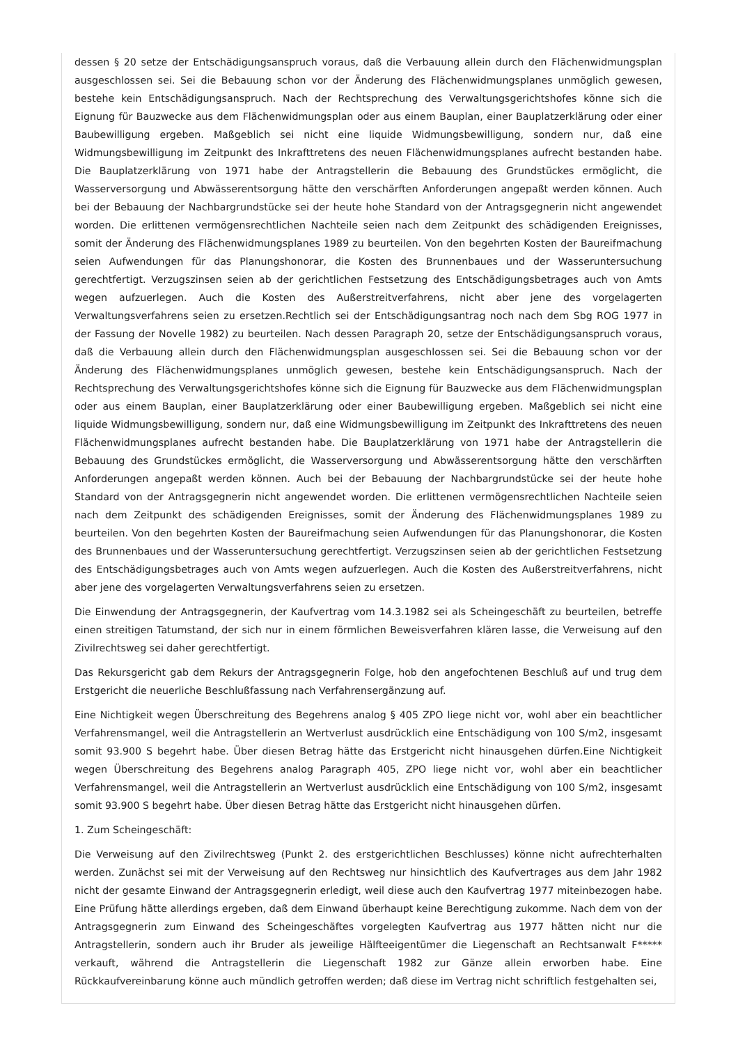dessen § 20 setze der Entschädigungsanspruch voraus, daß die Verbauung allein durch den Flächenwidmungsplan ausgeschlossen sei. Sei die Bebauung schon vor der Änderung des Flächenwidmungsplanes unmöglich gewesen, bestehe kein Entschädigungsanspruch. Nach der Rechtsprechung des Verwaltungsgerichtshofes könne sich die Eignung für Bauzwecke aus dem Flächenwidmungsplan oder aus einem Bauplan, einer Bauplatzerklärung oder einer Baubewilligung ergeben. Maßgeblich sei nicht eine liquide Widmungsbewilligung, sondern nur, daß eine Widmungsbewilligung im Zeitpunkt des Inkrafttretens des neuen Flächenwidmungsplanes aufrecht bestanden habe. Die Bauplatzerklärung von 1971 habe der Antragstellerin die Bebauung des Grundstückes ermöglicht, die Wasserversorgung und Abwässerentsorgung hätte den verschärften Anforderungen angepaßt werden können. Auch bei der Bebauung der Nachbargrundstücke sei der heute hohe Standard von der Antragsgegnerin nicht angewendet worden. Die erlittenen vermögensrechtlichen Nachteile seien nach dem Zeitpunkt des schädigenden Ereignisses, somit der Änderung des Flächenwidmungsplanes 1989 zu beurteilen. Von den begehrten Kosten der Baureifmachung seien Aufwendungen für das Planungshonorar, die Kosten des Brunnenbaues und der Wasseruntersuchung gerechtfertigt. Verzugszinsen seien ab der gerichtlichen Festsetzung des Entschädigungsbetrages auch von Amts wegen aufzuerlegen. Auch die Kosten des Außerstreitverfahrens, nicht aber jene des vorgelagerten Verwaltungsverfahrens seien zu ersetzen.Rechtlich sei der Entschädigungsantrag noch nach dem Sbg ROG 1977 in der Fassung der Novelle 1982) zu beurteilen. Nach dessen Paragraph 20, setze der Entschädigungsanspruch voraus, daß die Verbauung allein durch den Flächenwidmungsplan ausgeschlossen sei. Sei die Bebauung schon vor der Änderung des Flächenwidmungsplanes unmöglich gewesen, bestehe kein Entschädigungsanspruch. Nach der Rechtsprechung des Verwaltungsgerichtshofes könne sich die Eignung für Bauzwecke aus dem Flächenwidmungsplan oder aus einem Bauplan, einer Bauplatzerklärung oder einer Baubewilligung ergeben. Maßgeblich sei nicht eine liquide Widmungsbewilligung, sondern nur, daß eine Widmungsbewilligung im Zeitpunkt des Inkrafttretens des neuen Flächenwidmungsplanes aufrecht bestanden habe. Die Bauplatzerklärung von 1971 habe der Antragstellerin die Bebauung des Grundstückes ermöglicht, die Wasserversorgung und Abwässerentsorgung hätte den verschärften Anforderungen angepaßt werden können. Auch bei der Bebauung der Nachbargrundstücke sei der heute hohe Standard von der Antragsgegnerin nicht angewendet worden. Die erlittenen vermögensrechtlichen Nachteile seien nach dem Zeitpunkt des schädigenden Ereignisses, somit der Änderung des Flächenwidmungsplanes 1989 zu beurteilen. Von den begehrten Kosten der Baureifmachung seien Aufwendungen für das Planungshonorar, die Kosten des Brunnenbaues und der Wasseruntersuchung gerechtfertigt. Verzugszinsen seien ab der gerichtlichen Festsetzung des Entschädigungsbetrages auch von Amts wegen aufzuerlegen. Auch die Kosten des Außerstreitverfahrens, nicht aber jene des vorgelagerten Verwaltungsverfahrens seien zu ersetzen.
Die Einwendung der Antragsgegnerin, der Kaufvertrag vom 14.3.1982 sei als Scheingeschäft zu beurteilen, betreffe einen streitigen Tatumstand, der sich nur in einem förmlichen Beweisverfahren klären lasse, die Verweisung auf den Zivilrechtsweg sei daher gerechtfertigt.
Das Rekursgericht gab dem Rekurs der Antragsgegnerin Folge, hob den angefochtenen Beschluß auf und trug dem Erstgericht die neuerliche Beschlußfassung nach Verfahrensergänzung auf.
Eine Nichtigkeit wegen Überschreitung des Begehrens analog § 405 ZPO liege nicht vor, wohl aber ein beachtlicher Verfahrensmangel, weil die Antragstellerin an Wertverlust ausdrücklich eine Entschädigung von 100 S/m2, insgesamt somit 93.900 S begehrt habe. Über diesen Betrag hätte das Erstgericht nicht hinausgehen dürfen.Eine Nichtigkeit wegen Überschreitung des Begehrens analog Paragraph 405, ZPO liege nicht vor, wohl aber ein beachtlicher Verfahrensmangel, weil die Antragstellerin an Wertverlust ausdrücklich eine Entschädigung von 100 S/m2, insgesamt somit 93.900 S begehrt habe. Über diesen Betrag hätte das Erstgericht nicht hinausgehen dürfen.
1. Zum Scheingeschäft:
Die Verweisung auf den Zivilrechtsweg (Punkt 2. des erstgerichtlichen Beschlusses) könne nicht aufrechterhalten werden. Zunächst sei mit der Verweisung auf den Rechtsweg nur hinsichtlich des Kaufvertrages aus dem Jahr 1982 nicht der gesamte Einwand der Antragsgegnerin erledigt, weil diese auch den Kaufvertrag 1977 miteinbezogen habe. Eine Prüfung hätte allerdings ergeben, daß dem Einwand überhaupt keine Berechtigung zukomme. Nach dem von der Antragsgegnerin zum Einwand des Scheingeschäftes vorgelegten Kaufvertrag aus 1977 hätten nicht nur die Antragstellerin, sondern auch ihr Bruder als jeweilige Hälfteeigentümer die Liegenschaft an Rechtsanwalt F***** verkauft, während die Antragstellerin die Liegenschaft 1982 zur Gänze allein erworben habe. Eine Rückkaufvereinbarung könne auch mündlich getroffen werden; daß diese im Vertrag nicht schriftlich festgehalten sei,